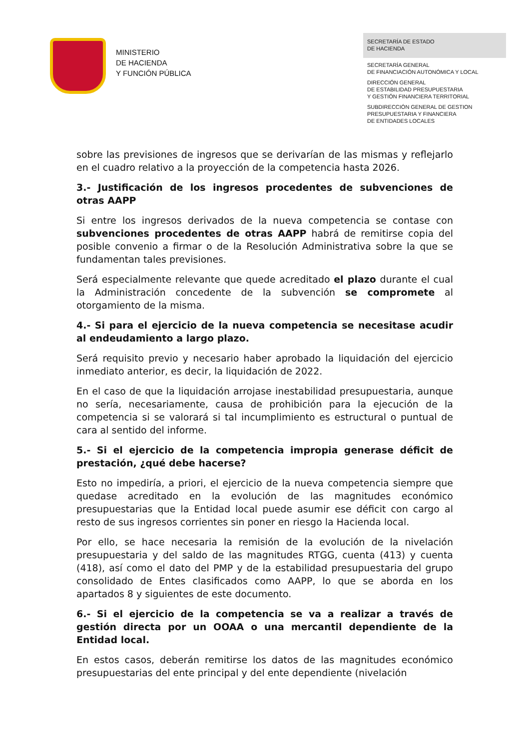MINISTERIO
DE HACIENDA
Y FUNCIÓN PÚBLICA
SECRETARÍA DE ESTADO
DE HACIENDA
SECRETARÍA GENERAL
DE FINANCIACIÓN AUTONÓMICA Y LOCAL
DIRECCIÓN GENERAL
DE ESTABILIDAD PRESUPUESTARIA
Y GESTIÓN FINANCIERA TERRITORIAL
SUBDIRECCIÓN GENERAL DE GESTION
PRESUPUESTARIA Y FINANCIERA
DE ENTIDADES LOCALES
sobre las previsiones de ingresos que se derivarían de las mismas y reflejarlo en el cuadro relativo a la proyección de la competencia hasta 2026.
3.- Justificación de los ingresos procedentes de subvenciones de otras AAPP
Si entre los ingresos derivados de la nueva competencia se contase con subvenciones procedentes de otras AAPP habrá de remitirse copia del posible convenio a firmar o de la Resolución Administrativa sobre la que se fundamentan tales previsiones.
Será especialmente relevante que quede acreditado el plazo durante el cual la Administración concedente de la subvención se compromete al otorgamiento de la misma.
4.- Si para el ejercicio de la nueva competencia se necesitase acudir al endeudamiento a largo plazo.
Será requisito previo y necesario haber aprobado la liquidación del ejercicio inmediato anterior, es decir, la liquidación de 2022.
En el caso de que la liquidación arrojase inestabilidad presupuestaria, aunque no sería, necesariamente, causa de prohibición para la ejecución de la competencia si se valorará si tal incumplimiento es estructural o puntual de cara al sentido del informe.
5.- Si el ejercicio de la competencia impropia generase déficit de prestación, ¿qué debe hacerse?
Esto no impediría, a priori, el ejercicio de la nueva competencia siempre que quedase acreditado en la evolución de las magnitudes económico presupuestarias que la Entidad local puede asumir ese déficit con cargo al resto de sus ingresos corrientes sin poner en riesgo la Hacienda local.
Por ello, se hace necesaria la remisión de la evolución de la nivelación presupuestaria y del saldo de las magnitudes RTGG, cuenta (413) y cuenta (418), así como el dato del PMP y de la estabilidad presupuestaria del grupo consolidado de Entes clasificados como AAPP, lo que se aborda en los apartados 8 y siguientes de este documento.
6.- Si el ejercicio de la competencia se va a realizar a través de gestión directa por un OOAA o una mercantil dependiente de la Entidad local.
En estos casos, deberán remitirse los datos de las magnitudes económico presupuestarias del ente principal y del ente dependiente (nivelación